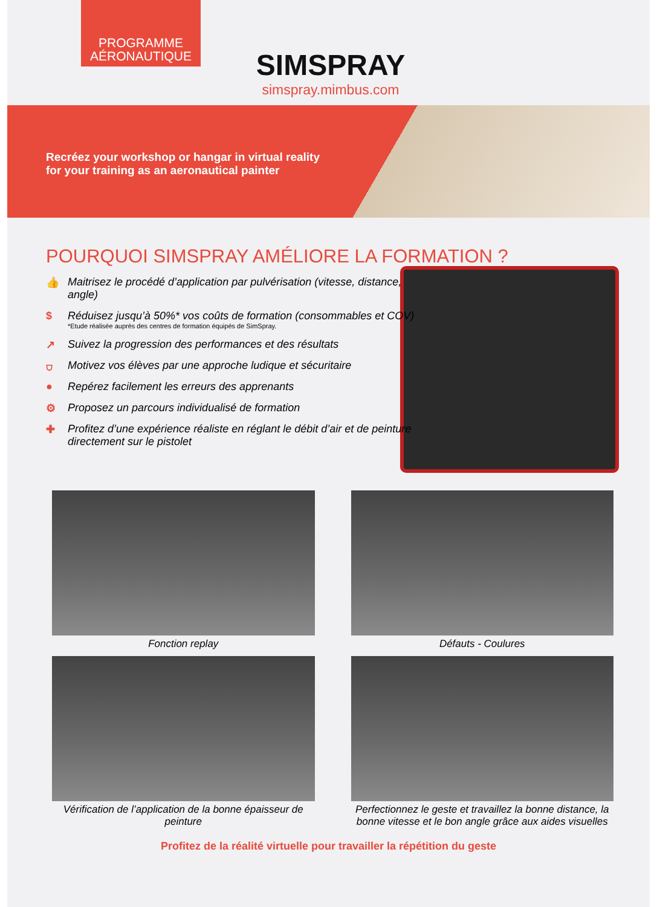PROGRAMME AÉRONAUTIQUE
SIMSPRAY
simspray.mimbus.com
Recréez your workshop or hangar in virtual reality
for your training as an aeronautical painter
POURQUOI SIMSPRAY AMÉLIORE LA FORMATION ?
👍 Maitrisez le procédé d’application par pulvérisation (vitesse, distance, angle)
$ Réduisez jusqu’à 50%* vos coûts de formation (consommables et COV)
*Etude réalisée auprès des centres de formation équipés de SimSpray.
↗ Suivez la progression des performances et des résultats
⛉ Motivez vos élèves par une approche ludique et sécuritaire
● Repérez facilement les erreurs des apprenants
⚙ Proposez un parcours individualisé de formation
✚ Profitez d’une expérience réaliste en réglant le débit d’air et de peinture directement sur le pistolet
Fonction replay
Défauts - Coulures
Vérification de l’application de la bonne épaisseur de peinture
Perfectionnez le geste et travaillez la bonne distance, la bonne vitesse et le bon angle grâce aux aides visuelles
Profitez de la réalité virtuelle pour travailler la répétition du geste